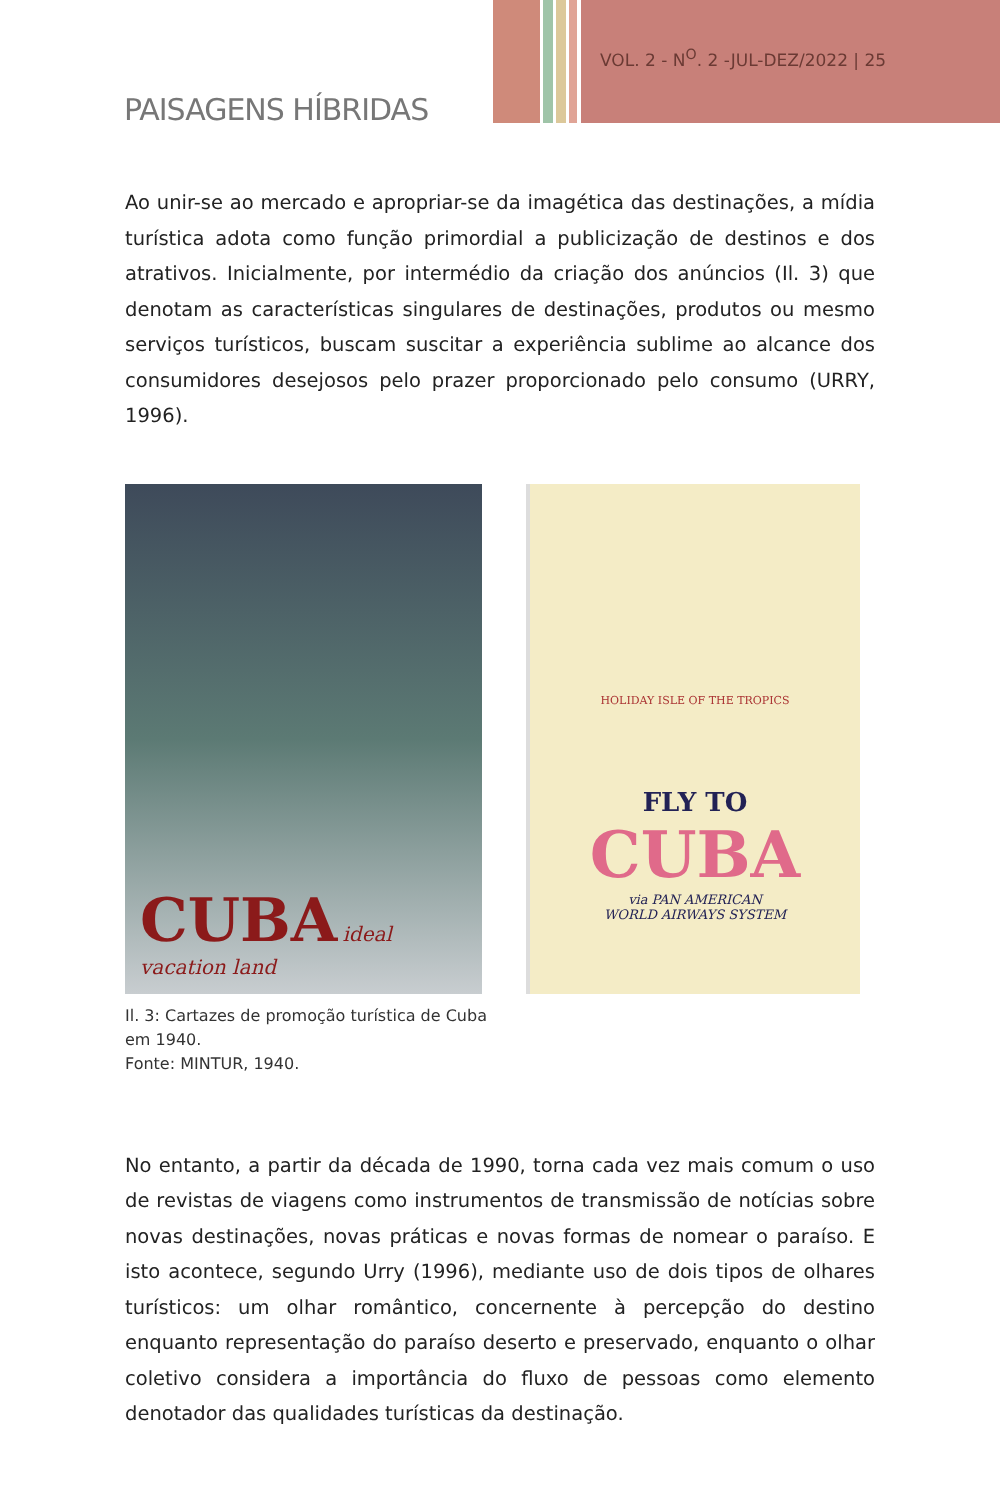VOL. 2 - N<sup>O</sup>. 2 -JUL-DEZ/2022 | 25
PAISAGENS HÍBRIDAS
Ao unir-se ao mercado e apropriar-se da imagética das destinações, a mídia turística adota como função primordial a publicização de destinos e dos atrativos. Inicialmente, por intermédio da criação dos anúncios (Il. 3) que denotam as características singulares de destinações, produtos ou mesmo serviços turísticos, buscam suscitar a experiência sublime ao alcance dos consumidores desejosos pelo prazer proporcionado pelo consumo (URRY, 1996).
CUBA ideal vacation land
HOLIDAY ISLE OF THE TROPICS
FLY TO
CUBA
via PAN AMERICAN
WORLD AIRWAYS SYSTEM
Il. 3: Cartazes de promoção turística de Cuba em 1940.
Fonte: MINTUR, 1940.
No entanto, a partir da década de 1990, torna cada vez mais comum o uso de revistas de viagens como instrumentos de transmissão de notícias sobre novas destinações, novas práticas e novas formas de nomear o paraíso. E isto acontece, segundo Urry (1996), mediante uso de dois tipos de olhares turísticos: um olhar romântico, concernente à percepção do destino enquanto representação do paraíso deserto e preservado, enquanto o olhar coletivo considera a importância do fluxo de pessoas como elemento denotador das qualidades turísticas da destinação.